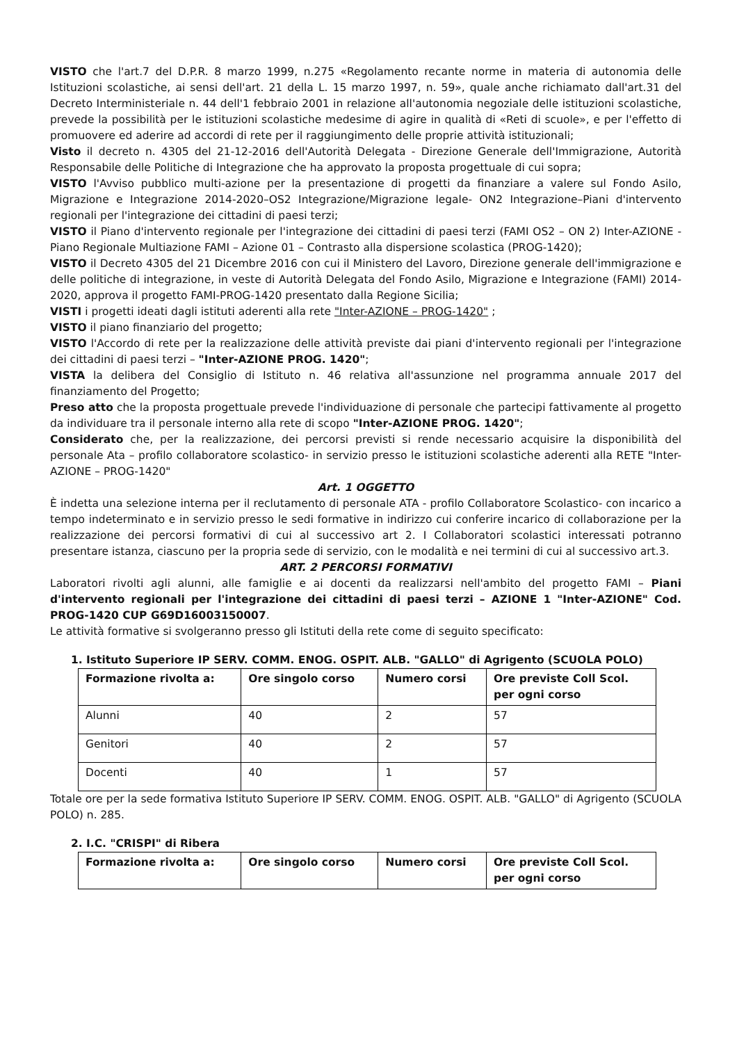VISTO che l'art.7 del D.P.R. 8 marzo 1999, n.275 «Regolamento recante norme in materia di autonomia delle Istituzioni scolastiche, ai sensi dell'art. 21 della L. 15 marzo 1997, n. 59», quale anche richiamato dall'art.31 del Decreto Interministeriale n. 44 dell'1 febbraio 2001 in relazione all'autonomia negoziale delle istituzioni scolastiche, prevede la possibilità per le istituzioni scolastiche medesime di agire in qualità di «Reti di scuole», e per l'effetto di promuovere ed aderire ad accordi di rete per il raggiungimento delle proprie attività istituzionali;
Visto il decreto n. 4305 del 21-12-2016 dell'Autorità Delegata - Direzione Generale dell'Immigrazione, Autorità Responsabile delle Politiche di Integrazione che ha approvato la proposta progettuale di cui sopra;
VISTO l'Avviso pubblico multi-azione per la presentazione di progetti da finanziare a valere sul Fondo Asilo, Migrazione e Integrazione 2014-2020–OS2 Integrazione/Migrazione legale- ON2 Integrazione–Piani d'intervento regionali per l'integrazione dei cittadini di paesi terzi;
VISTO il Piano d'intervento regionale per l'integrazione dei cittadini di paesi terzi (FAMI OS2 – ON 2) Inter-AZIONE - Piano Regionale Multiazione FAMI – Azione 01 – Contrasto alla dispersione scolastica (PROG-1420);
VISTO il Decreto 4305 del 21 Dicembre 2016 con cui il Ministero del Lavoro, Direzione generale dell'immigrazione e delle politiche di integrazione, in veste di Autorità Delegata del Fondo Asilo, Migrazione e Integrazione (FAMI) 2014-2020, approva il progetto FAMI-PROG-1420 presentato dalla Regione Sicilia;
VISTI i progetti ideati dagli istituti aderenti alla rete "Inter-AZIONE – PROG-1420" ;
VISTO il piano finanziario del progetto;
VISTO l'Accordo di rete per la realizzazione delle attività previste dai piani d'intervento regionali per l'integrazione dei cittadini di paesi terzi – "Inter-AZIONE PROG. 1420";
VISTA la delibera del Consiglio di Istituto n. 46 relativa all'assunzione nel programma annuale 2017 del finanziamento del Progetto;
Preso atto che la proposta progettuale prevede l'individuazione di personale che partecipi fattivamente al progetto da individuare tra il personale interno alla rete di scopo "Inter-AZIONE PROG. 1420";
Considerato che, per la realizzazione, dei percorsi previsti si rende necessario acquisire la disponibilità del personale Ata – profilo collaboratore scolastico- in servizio presso le istituzioni scolastiche aderenti alla RETE "Inter-AZIONE – PROG-1420"
Art. 1 OGGETTO
È indetta una selezione interna per il reclutamento di personale ATA - profilo Collaboratore Scolastico- con incarico a tempo indeterminato e in servizio presso le sedi formative in indirizzo cui conferire incarico di collaborazione per la realizzazione dei percorsi formativi di cui al successivo art 2. I Collaboratori scolastici interessati potranno presentare istanza, ciascuno per la propria sede di servizio, con le modalità e nei termini di cui al successivo art.3.
ART. 2 PERCORSI FORMATIVI
Laboratori rivolti agli alunni, alle famiglie e ai docenti da realizzarsi nell'ambito del progetto FAMI – Piani d'intervento regionali per l'integrazione dei cittadini di paesi terzi – AZIONE 1 "Inter-AZIONE" Cod. PROG-1420 CUP G69D16003150007.
Le attività formative si svolgeranno presso gli Istituti della rete come di seguito specificato:
1. Istituto Superiore IP SERV. COMM. ENOG. OSPIT. ALB. "GALLO" di Agrigento (SCUOLA POLO)
| Formazione rivolta a: | Ore singolo corso | Numero corsi | Ore previste Coll Scol. per ogni corso |
| --- | --- | --- | --- |
| Alunni | 40 | 2 | 57 |
| Genitori | 40 | 2 | 57 |
| Docenti | 40 | 1 | 57 |
Totale ore per la sede formativa Istituto Superiore IP SERV. COMM. ENOG. OSPIT. ALB. "GALLO" di Agrigento (SCUOLA POLO) n. 285.
2. I.C. "CRISPI" di Ribera
| Formazione rivolta a: | Ore singolo corso | Numero corsi | Ore previste Coll Scol. per ogni corso |
| --- | --- | --- | --- |